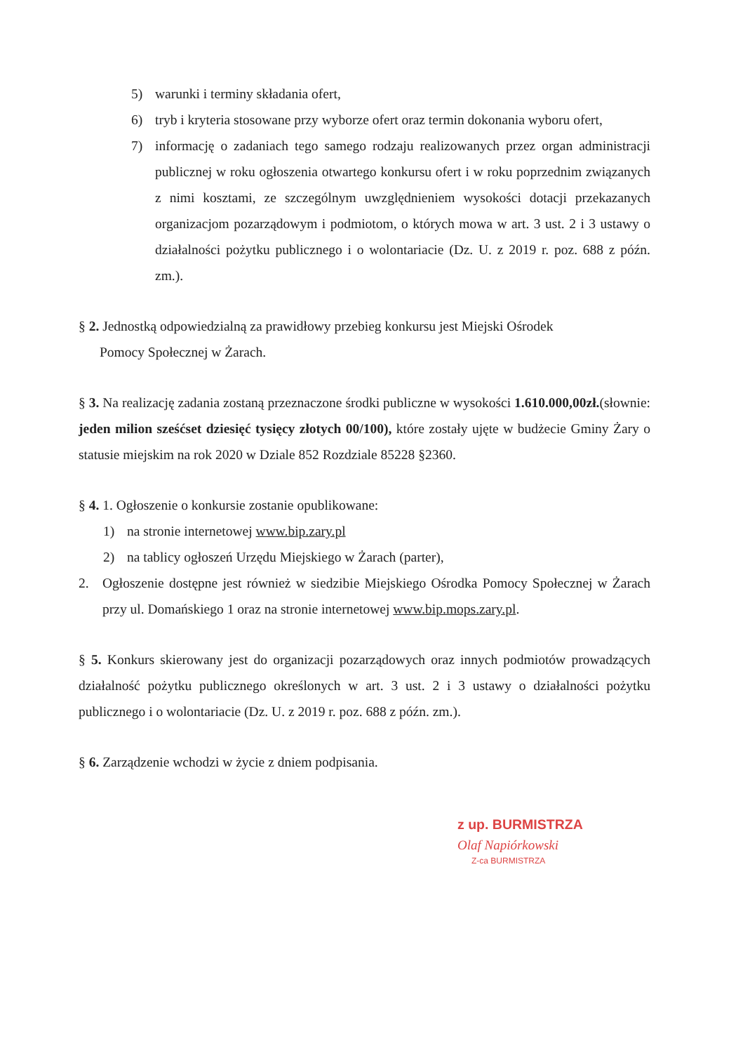5) warunki i terminy składania ofert,
6) tryb i kryteria stosowane przy wyborze ofert oraz termin dokonania wyboru ofert,
7) informację o zadaniach tego samego rodzaju realizowanych przez organ administracji publicznej w roku ogłoszenia otwartego konkursu ofert i w roku poprzednim związanych z nimi kosztami, ze szczególnym uwzględnieniem wysokości dotacji przekazanych organizacjom pozarządowym i podmiotom, o których mowa w art. 3 ust. 2 i 3 ustawy o działalności pożytku publicznego i o wolontariacie (Dz. U. z 2019 r. poz. 688 z późn. zm.).
§ 2. Jednostką odpowiedzialną za prawidłowy przebieg konkursu jest Miejski Ośrodek
Pomocy Społecznej w Żarach.
§ 3. Na realizację zadania zostaną przeznaczone środki publiczne w wysokości 1.610.000,00zł.(słownie: jeden milion sześćset dziesięć tysięcy złotych 00/100), które zostały ujęte w budżecie Gminy Żary o statusie miejskim na rok 2020 w Dziale 852 Rozdziale 85228 §2360.
§ 4. 1. Ogłoszenie o konkursie zostanie opublikowane:
1) na stronie internetowej www.bip.zary.pl
2) na tablicy ogłoszeń Urzędu Miejskiego w Żarach (parter),
2. Ogłoszenie dostępne jest również w siedzibie Miejskiego Ośrodka Pomocy Społecznej w Żarach przy ul. Domańskiego 1 oraz na stronie internetowej www.bip.mops.zary.pl.
§ 5. Konkurs skierowany jest do organizacji pozarządowych oraz innych podmiotów prowadzących działalność pożytku publicznego określonych w art. 3 ust. 2 i 3 ustawy o działalności pożytku publicznego i o wolontariacie (Dz. U. z 2019 r. poz. 688 z późn. zm.).
§ 6. Zarządzenie wchodzi w życie z dniem podpisania.
z up. BURMISTRZA
Olaf Napiórkowski
Z-ca BURMISTRZA